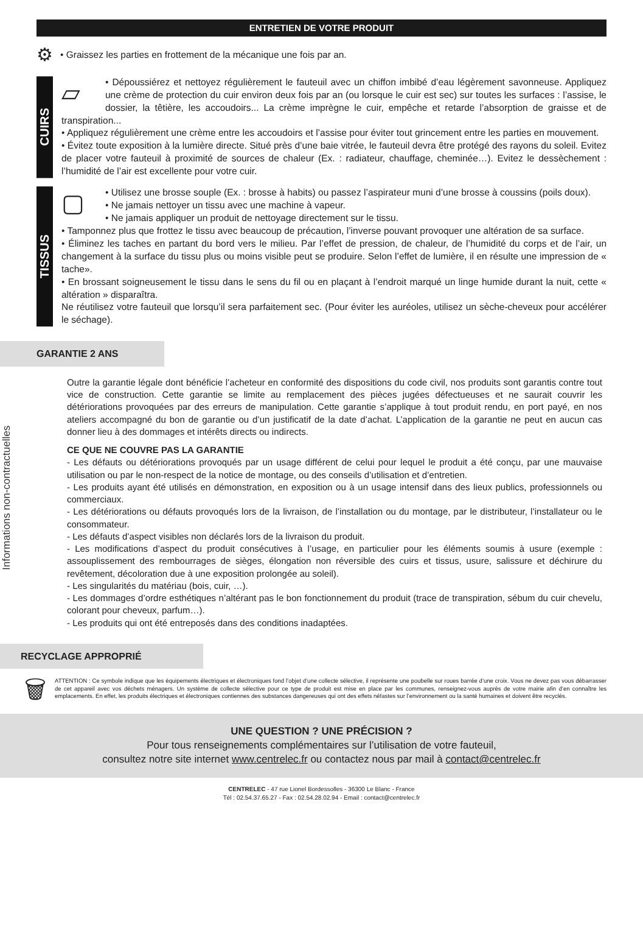ENTRETIEN DE VOTRE PRODUIT
⚙ • Graissez les parties en frottement de la mécanique une fois par an.
CUIRS
▱
• Dépoussiérez et nettoyez régulièrement le fauteuil avec un chiffon imbibé d’eau légèrement savonneuse. Appliquez une crème de protection du cuir environ deux fois par an (ou lorsque le cuir est sec) sur toutes les surfaces : l’assise, le dossier, la têtière, les accoudoirs... La crème imprègne le cuir, empêche et retarde l’absorption de graisse et de transpiration...
• Appliquez régulièrement une crème entre les accoudoirs et l’assise pour éviter tout grincement entre les parties en mouvement.
• Évitez toute exposition à la lumière directe. Situé près d’une baie vitrée, le fauteuil devra être protégé des rayons du soleil. Evitez de placer votre fauteuil à proximité de sources de chaleur (Ex. : radiateur, chauffage, cheminée…). Evitez le dessèchement : l’humidité de l’air est excellente pour votre cuir.
TISSUS
▢
• Utilisez une brosse souple (Ex. : brosse à habits) ou passez l’aspirateur muni d’une brosse à coussins (poils doux).
• Ne jamais nettoyer un tissu avec une machine à vapeur.
• Ne jamais appliquer un produit de nettoyage directement sur le tissu.
• Tamponnez plus que frottez le tissu avec beaucoup de précaution, l’inverse pouvant provoquer une altération de sa surface.
• Éliminez les taches en partant du bord vers le milieu. Par l’effet de pression, de chaleur, de l’humidité du corps et de l’air, un changement à la surface du tissu plus ou moins visible peut se produire. Selon l’effet de lumière, il en résulte une impression de « tache».
• En brossant soigneusement le tissu dans le sens du fil ou en plaçant à l’endroit marqué un linge humide durant la nuit, cette « altération » disparaîtra.
Ne réutilisez votre fauteuil que lorsqu’il sera parfaitement sec. (Pour éviter les auréoles, utilisez un sèche-cheveux pour accélérer le séchage).
GARANTIE 2 ANS
Informations non-contractuelles
Outre la garantie légale dont bénéficie l’acheteur en conformité des dispositions du code civil, nos produits sont garantis contre tout vice de construction. Cette garantie se limite au remplacement des pièces jugées défectueuses et ne saurait couvrir les détériorations provoquées par des erreurs de manipulation. Cette garantie s’applique à tout produit rendu, en port payé, en nos ateliers accompagné du bon de garantie ou d’un justificatif de la date d’achat. L’application de la garantie ne peut en aucun cas donner lieu à des dommages et intérêts directs ou indirects.
CE QUE NE COUVRE PAS LA GARANTIE
- Les défauts ou détériorations provoqués par un usage différent de celui pour lequel le produit a été conçu, par une mauvaise utilisation ou par le non-respect de la notice de montage, ou des conseils d’utilisation et d’entretien.
- Les produits ayant été utilisés en démonstration, en exposition ou à un usage intensif dans des lieux publics, professionnels ou commerciaux.
- Les détériorations ou défauts provoqués lors de la livraison, de l’installation ou du montage, par le distributeur, l’installateur ou le consommateur.
- Les défauts d’aspect visibles non déclarés lors de la livraison du produit.
- Les modifications d’aspect du produit consécutives à l’usage, en particulier pour les éléments soumis à usure (exemple : assouplissement des rembourrages de sièges, élongation non réversible des cuirs et tissus, usure, salissure et déchirure du revêtement, décoloration due à une exposition prolongée au soleil).
- Les singularités du matériau (bois, cuir, …).
- Les dommages d’ordre esthétiques n’altérant pas le bon fonctionnement du produit (trace de transpiration, sébum du cuir chevelu, colorant pour cheveux, parfum…).
- Les produits qui ont été entreposés dans des conditions inadaptées.
RECYCLAGE APPROPRIÉ
🗑
ATTENTION : Ce symbole indique que les équipements électriques et électroniques fond l’objet d’une collecte sélective, il représente une poubelle sur roues barrée d’une croix. Vous ne devez pas vous débarrasser de cet appareil avec vos déchets ménagers. Un système de collecte sélective pour ce type de produit est mise en place par les communes, renseignez-vous auprès de votre mairie afin d’en connaître les emplacements. En effet, les produits électriques et électroniques contiennes des substances dangereuses qui ont des effets néfastes sur l’environnement ou la santé humaines et doivent être recyclés.
UNE QUESTION ? UNE PRÉCISION ?
Pour tous renseignements complémentaires sur l’utilisation de votre fauteuil,
consultez notre site internet www.centrelec.fr ou contactez nous par mail à contact@centrelec.fr
CENTRELEC - 47 rue Lionel Bordessolles - 36300 Le Blanc - France
Tél : 02.54.37.65.27 - Fax : 02.54.28.02.94 - Email : contact@centrelec.fr